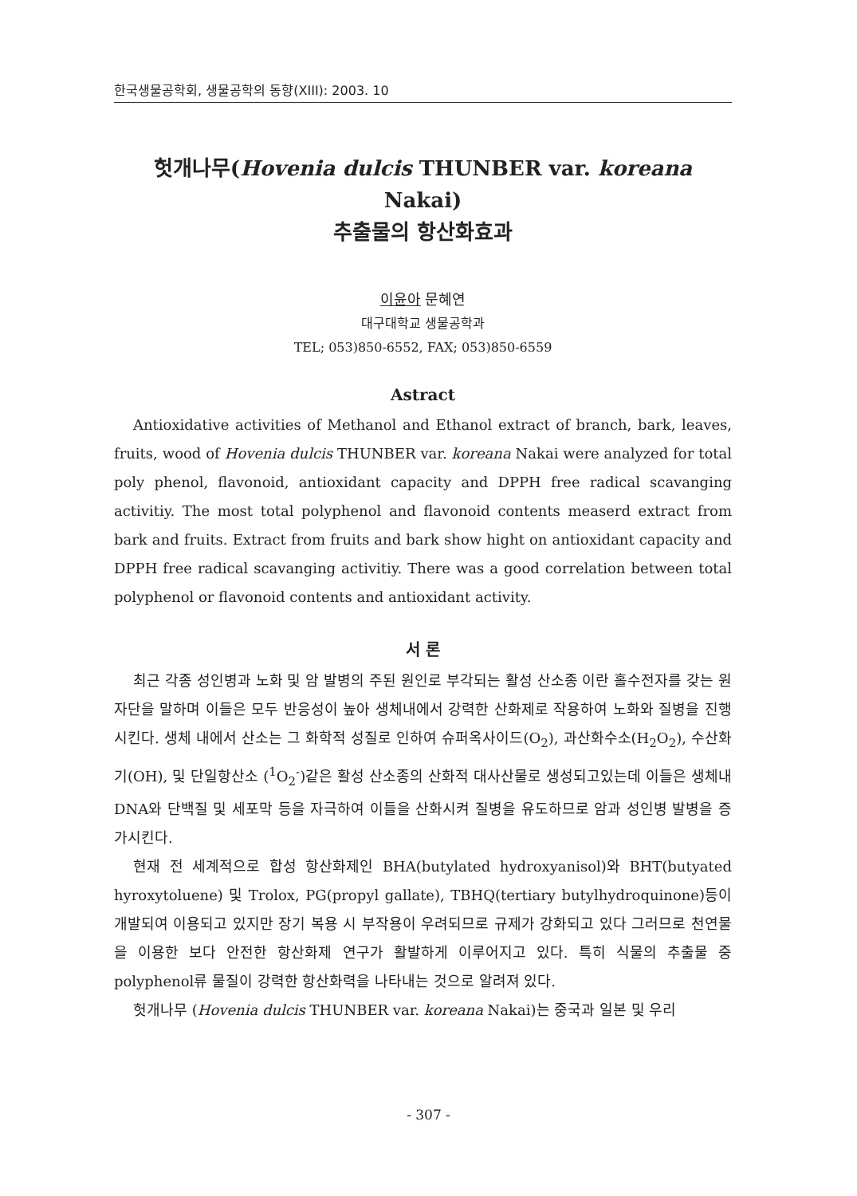한국생물공학회, 생물공학의 동향(XIII): 2003. 10
헛개나무(Hovenia dulcis THUNBER var. koreana Nakai)
추출물의 항산화효과
이윤아 문혜연
대구대학교 생물공학과
TEL; 053)850-6552, FAX; 053)850-6559
Astract
Antioxidative activities of Methanol and Ethanol extract of branch, bark, leaves, fruits, wood of Hovenia dulcis THUNBER var. koreana Nakai were analyzed for total poly phenol, flavonoid, antioxidant capacity and DPPH free radical scavanging activitiy. The most total polyphenol and flavonoid contents measerd extract from bark and fruits. Extract from fruits and bark show hight on antioxidant capacity and DPPH free radical scavanging activitiy. There was a good correlation between total polyphenol or flavonoid contents and antioxidant activity.
서 론
최근 각종 성인병과 노화 및 암 발병의 주된 원인로 부각되는 활성 산소종 이란 홀수전자를 갖는 원자단을 말하며 이들은 모두 반응성이 높아 생체내에서 강력한 산화제로 작용하여 노화와 질병을 진행시킨다. 생체 내에서 산소는 그 화학적 성질로 인하여 슈퍼옥사이드(O<sub>2</sub>), 과산화수소(H<sub>2</sub>O<sub>2</sub>), 수산화기(OH), 및 단일항산소 (<sup>1</sup>O<sub>2</sub><sup>-</sup>)같은 활성 산소종의 산화적 대사산물로 생성되고있는데 이들은 생체내 DNA와 단백질 및 세포막 등을 자극하여 이들을 산화시켜 질병을 유도하므로 암과 성인병 발병을 증가시킨다.
현재 전 세계적으로 합성 항산화제인 BHA(butylated hydroxyanisol)와 BHT(butyated hyroxytoluene) 및 Trolox, PG(propyl gallate), TBHQ(tertiary butylhydroquinone)등이 개발되여 이용되고 있지만 장기 복용 시 부작용이 우려되므로 규제가 강화되고 있다 그러므로 천연물을 이용한 보다 안전한 항산화제 연구가 활발하게 이루어지고 있다. 특히 식물의 추출물 중 polyphenol류 물질이 강력한 항산화력을 나타내는 것으로 알려져 있다.
헛개나무 (Hovenia dulcis THUNBER var. koreana Nakai)는 중국과 일본 및 우리
- 307 -